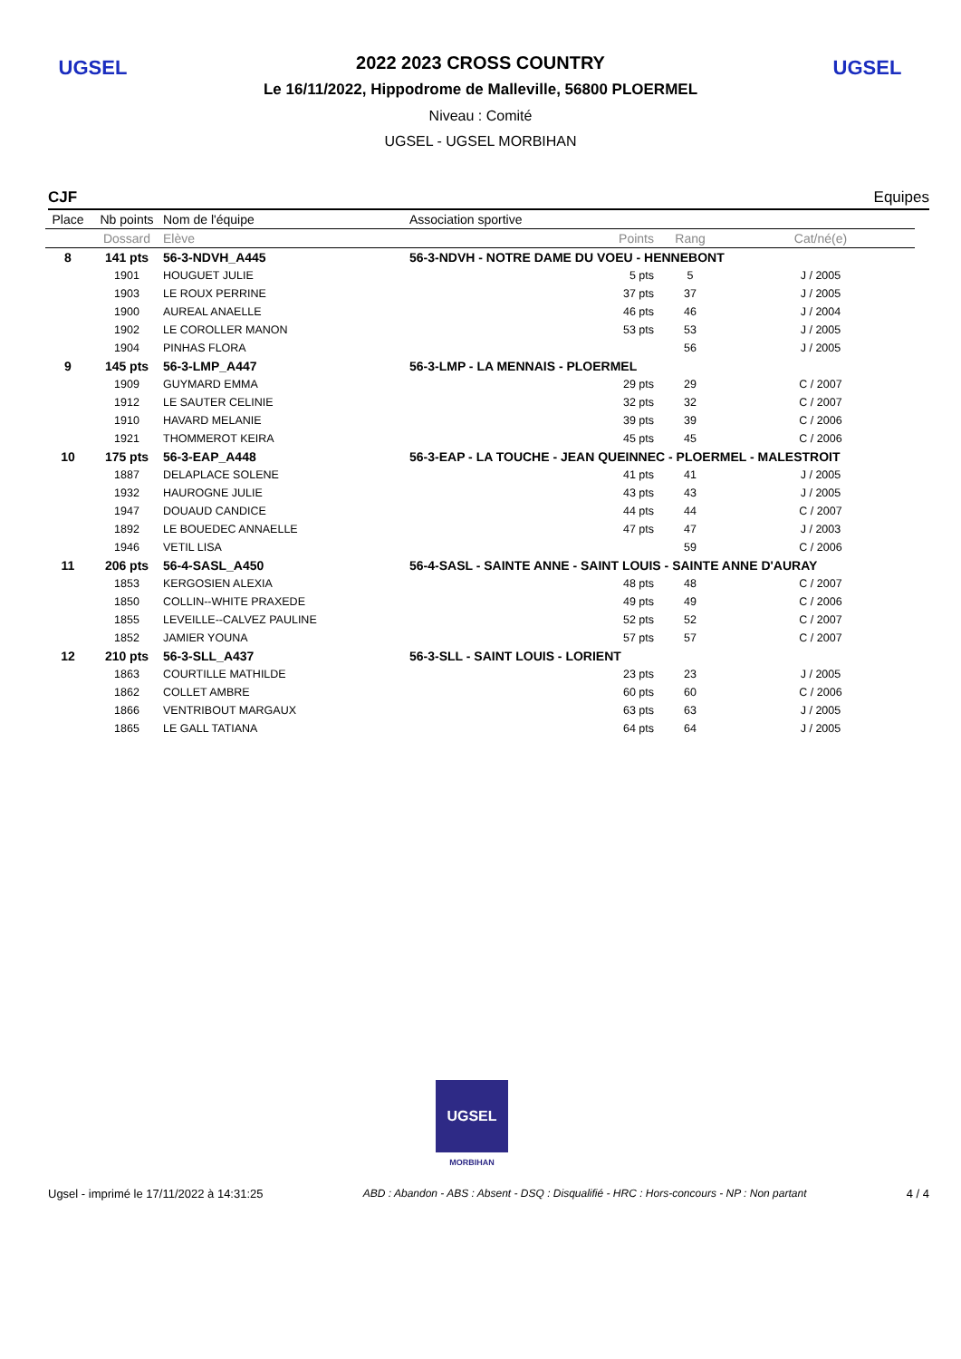UGSEL UGSEL
2022 2023 CROSS COUNTRY
Le 16/11/2022, Hippodrome de Malleville, 56800 PLOERMEL
Niveau : Comité
UGSEL - UGSEL MORBIHAN
CJF Equipes
| Place | Nb points | Nom de l'équipe | Association sportive | | |
| --- | --- | --- | --- | --- | --- |
| | Dossard | Elève | Points | Rang | Cat/né(e) |
| 8 | 141 pts | 56-3-NDVH_A445 | 56-3-NDVH - NOTRE DAME DU VOEU - HENNEBONT | | |
| | 1901 | HOUGUET JULIE | 5 pts | 5 | J / 2005 |
| | 1903 | LE ROUX PERRINE | 37 pts | 37 | J / 2005 |
| | 1900 | AUREAL ANAELLE | 46 pts | 46 | J / 2004 |
| | 1902 | LE COROLLER MANON | 53 pts | 53 | J / 2005 |
| | 1904 | PINHAS FLORA | | 56 | J / 2005 |
| 9 | 145 pts | 56-3-LMP_A447 | 56-3-LMP - LA MENNAIS - PLOERMEL | | |
| | 1909 | GUYMARD EMMA | 29 pts | 29 | C / 2007 |
| | 1912 | LE SAUTER CELINIE | 32 pts | 32 | C / 2007 |
| | 1910 | HAVARD MELANIE | 39 pts | 39 | C / 2006 |
| | 1921 | THOMMEROT KEIRA | 45 pts | 45 | C / 2006 |
| 10 | 175 pts | 56-3-EAP_A448 | 56-3-EAP - LA TOUCHE - JEAN QUEINNEC - PLOERMEL - MALESTROIT | | |
| | 1887 | DELAPLACE SOLENE | 41 pts | 41 | J / 2005 |
| | 1932 | HAUROGNE JULIE | 43 pts | 43 | J / 2005 |
| | 1947 | DOUAUD CANDICE | 44 pts | 44 | C / 2007 |
| | 1892 | LE BOUEDEC ANNAELLE | 47 pts | 47 | J / 2003 |
| | 1946 | VETIL LISA | | 59 | C / 2006 |
| 11 | 206 pts | 56-4-SASL_A450 | 56-4-SASL - SAINTE ANNE - SAINT LOUIS - SAINTE ANNE D'AURAY | | |
| | 1853 | KERGOSIEN ALEXIA | 48 pts | 48 | C / 2007 |
| | 1850 | COLLIN--WHITE PRAXEDE | 49 pts | 49 | C / 2006 |
| | 1855 | LEVEILLE--CALVEZ PAULINE | 52 pts | 52 | C / 2007 |
| | 1852 | JAMIER YOUNA | 57 pts | 57 | C / 2007 |
| 12 | 210 pts | 56-3-SLL_A437 | 56-3-SLL - SAINT LOUIS - LORIENT | | |
| | 1863 | COURTILLE MATHILDE | 23 pts | 23 | J / 2005 |
| | 1862 | COLLET AMBRE | 60 pts | 60 | C / 2006 |
| | 1866 | VENTRIBOUT MARGAUX | 63 pts | 63 | J / 2005 |
| | 1865 | LE GALL TATIANA | 64 pts | 64 | J / 2005 |
UGSEL
MORBIHAN
Ugsel - imprimé le 17/11/2022 à 14:31:25 ABD : Abandon - ABS : Absent - DSQ : Disqualifié - HRC : Hors-concours - NP : Non partant 4 / 4